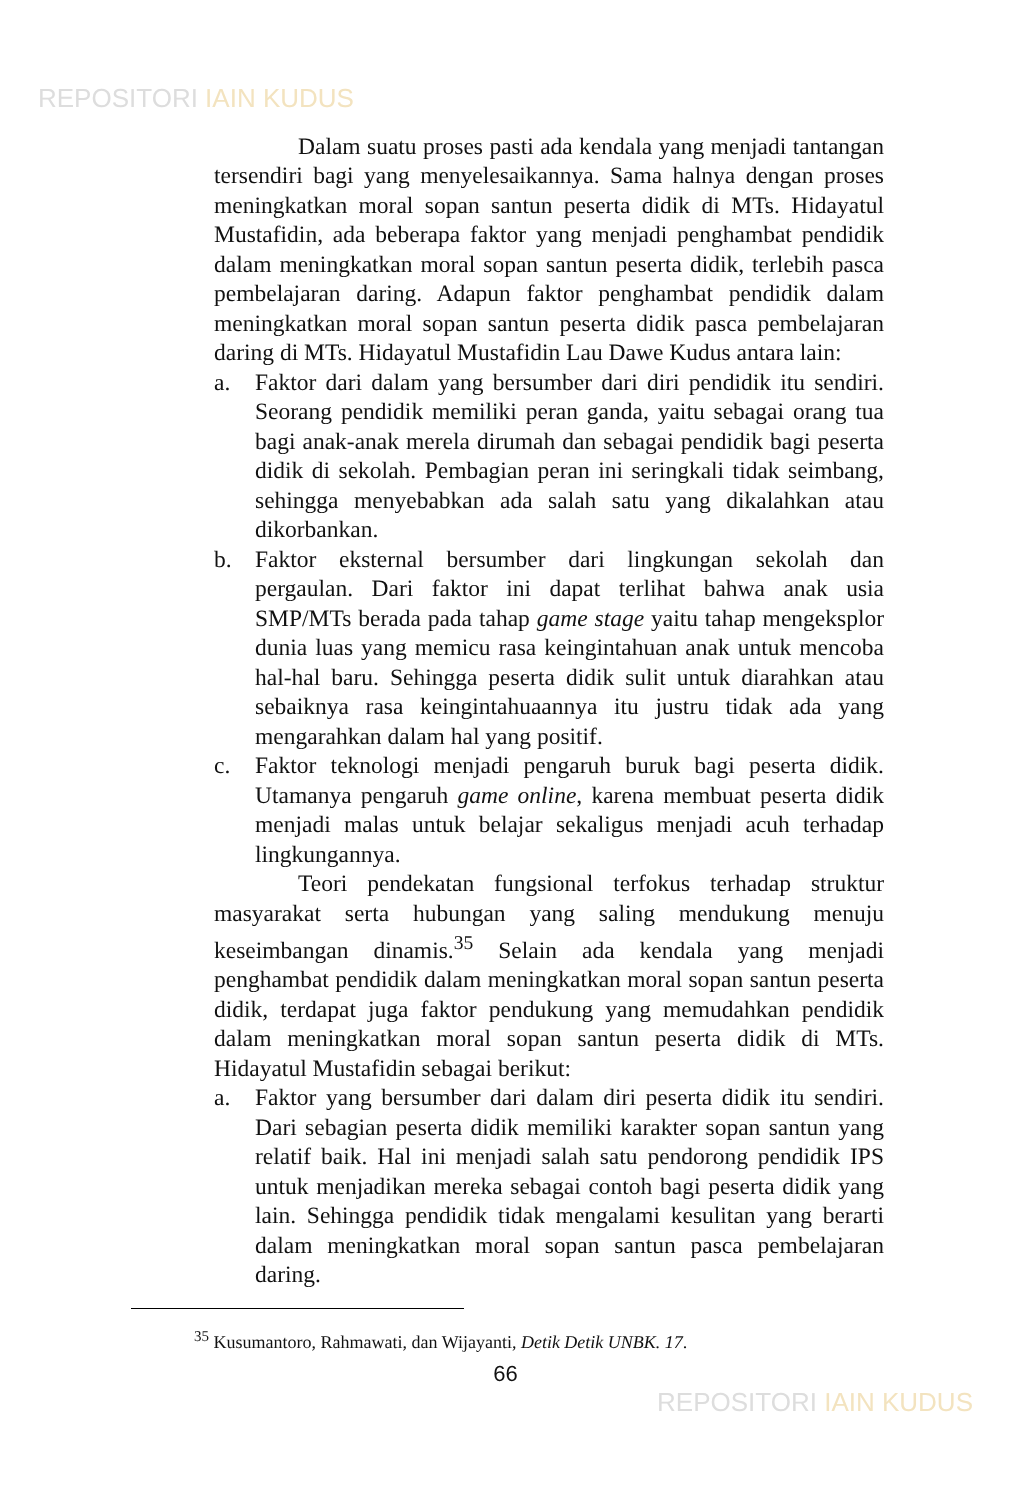REPOSITORI IAIN KUDUS
Dalam suatu proses pasti ada kendala yang menjadi tantangan tersendiri bagi yang menyelesaikannya. Sama halnya dengan proses meningkatkan moral sopan santun peserta didik di MTs. Hidayatul Mustafidin, ada beberapa faktor yang menjadi penghambat pendidik dalam meningkatkan moral sopan santun peserta didik, terlebih pasca pembelajaran daring. Adapun faktor penghambat pendidik dalam meningkatkan moral sopan santun peserta didik pasca pembelajaran daring di MTs. Hidayatul Mustafidin Lau Dawe Kudus antara lain:
a. Faktor dari dalam yang bersumber dari diri pendidik itu sendiri. Seorang pendidik memiliki peran ganda, yaitu sebagai orang tua bagi anak-anak merela dirumah dan sebagai pendidik bagi peserta didik di sekolah. Pembagian peran ini seringkali tidak seimbang, sehingga menyebabkan ada salah satu yang dikalahkan atau dikorbankan.
b. Faktor eksternal bersumber dari lingkungan sekolah dan pergaulan. Dari faktor ini dapat terlihat bahwa anak usia SMP/MTs berada pada tahap game stage yaitu tahap mengeksplor dunia luas yang memicu rasa keingintahuan anak untuk mencoba hal-hal baru. Sehingga peserta didik sulit untuk diarahkan atau sebaiknya rasa keingintahuaannya itu justru tidak ada yang mengarahkan dalam hal yang positif.
c. Faktor teknologi menjadi pengaruh buruk bagi peserta didik. Utamanya pengaruh game online, karena membuat peserta didik menjadi malas untuk belajar sekaligus menjadi acuh terhadap lingkungannya.
Teori pendekatan fungsional terfokus terhadap struktur masyarakat serta hubungan yang saling mendukung menuju keseimbangan dinamis.<sup>35</sup> Selain ada kendala yang menjadi penghambat pendidik dalam meningkatkan moral sopan santun peserta didik, terdapat juga faktor pendukung yang memudahkan pendidik dalam meningkatkan moral sopan santun peserta didik di MTs. Hidayatul Mustafidin sebagai berikut:
a. Faktor yang bersumber dari dalam diri peserta didik itu sendiri. Dari sebagian peserta didik memiliki karakter sopan santun yang relatif baik. Hal ini menjadi salah satu pendorong pendidik IPS untuk menjadikan mereka sebagai contoh bagi peserta didik yang lain. Sehingga pendidik tidak mengalami kesulitan yang berarti dalam meningkatkan moral sopan santun pasca pembelajaran daring.
<sup>35</sup> Kusumantoro, Rahmawati, dan Wijayanti, Detik Detik UNBK. 17.
66
REPOSITORI IAIN KUDUS